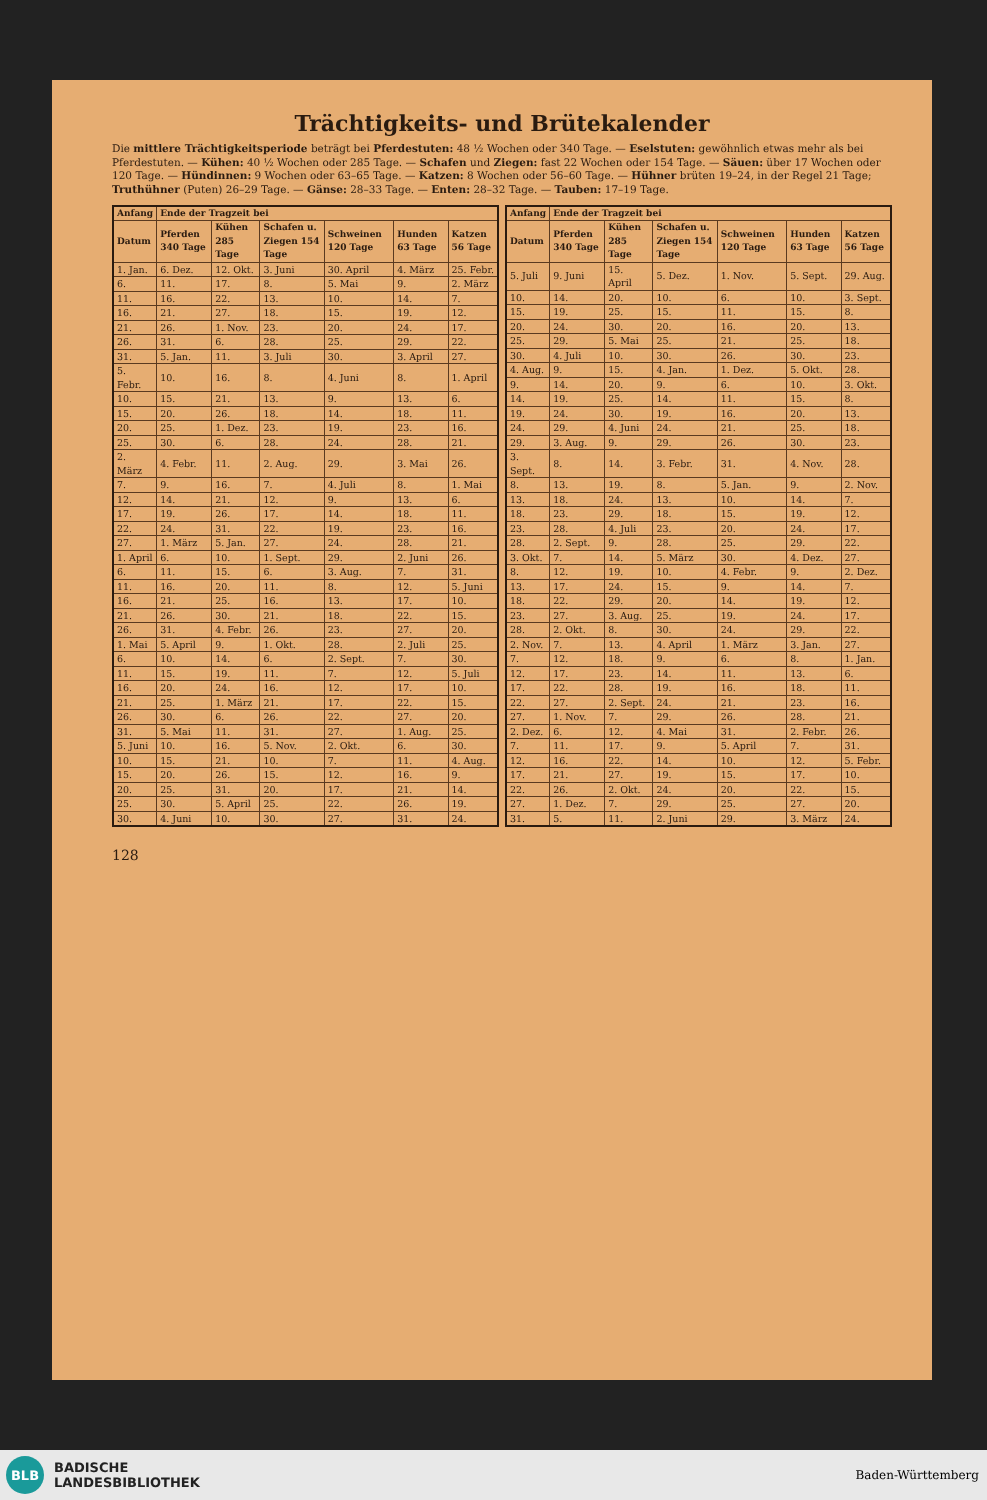Trächtigkeits- und Brütekalender
Die mittlere Trächtigkeitsperiode beträgt bei Pferdestuten: 48 ½ Wochen oder 340 Tage. — Eselstuten: gewöhnlich etwas mehr als bei Pferdestuten. — Kühen: 40 ½ Wochen oder 285 Tage. — Schafen und Ziegen: fast 22 Wochen oder 154 Tage. — Säuen: über 17 Wochen oder 120 Tage. — Hündinnen: 9 Wochen oder 63–65 Tage. — Katzen: 8 Wochen oder 56–60 Tage. — Hühner brüten 19–24, in der Regel 21 Tage; Truthühner (Puten) 26–29 Tage. — Gänse: 28–33 Tage. — Enten: 28–32 Tage. — Tauben: 17–19 Tage.
| Anfang | Ende der Tragzeit bei | | | | | |
| --- | --- | --- | --- | --- | --- | --- |
| Datum | Pferden 340 Tage | Kühen 285 Tage | Schafen u. Ziegen 154 Tage | Schweinen 120 Tage | Hunden 63 Tage | Katzen 56 Tage |
| 1. Jan. | 6. Dez. | 12. Okt. | 3. Juni | 30. April | 4. März | 25. Febr. |
| 6. | 11. | 17. | 8. | 5. Mai | 9. | 2. März |
| 11. | 16. | 22. | 13. | 10. | 14. | 7. |
| 16. | 21. | 27. | 18. | 15. | 19. | 12. |
| 21. | 26. | 1. Nov. | 23. | 20. | 24. | 17. |
| 26. | 31. | 6. | 28. | 25. | 29. | 22. |
| 31. | 5. Jan. | 11. | 3. Juli | 30. | 3. April | 27. |
| 5. Febr. | 10. | 16. | 8. | 4. Juni | 8. | 1. April |
| 10. | 15. | 21. | 13. | 9. | 13. | 6. |
| 15. | 20. | 26. | 18. | 14. | 18. | 11. |
| 20. | 25. | 1. Dez. | 23. | 19. | 23. | 16. |
| 25. | 30. | 6. | 28. | 24. | 28. | 21. |
| 2. März | 4. Febr. | 11. | 2. Aug. | 29. | 3. Mai | 26. |
| 7. | 9. | 16. | 7. | 4. Juli | 8. | 1. Mai |
| 12. | 14. | 21. | 12. | 9. | 13. | 6. |
| 17. | 19. | 26. | 17. | 14. | 18. | 11. |
| 22. | 24. | 31. | 22. | 19. | 23. | 16. |
| 27. | 1. März | 5. Jan. | 27. | 24. | 28. | 21. |
| 1. April | 6. | 10. | 1. Sept. | 29. | 2. Juni | 26. |
| 6. | 11. | 15. | 6. | 3. Aug. | 7. | 31. |
| 11. | 16. | 20. | 11. | 8. | 12. | 5. Juni |
| 16. | 21. | 25. | 16. | 13. | 17. | 10. |
| 21. | 26. | 30. | 21. | 18. | 22. | 15. |
| 26. | 31. | 4. Febr. | 26. | 23. | 27. | 20. |
| 1. Mai | 5. April | 9. | 1. Okt. | 28. | 2. Juli | 25. |
| 6. | 10. | 14. | 6. | 2. Sept. | 7. | 30. |
| 11. | 15. | 19. | 11. | 7. | 12. | 5. Juli |
| 16. | 20. | 24. | 16. | 12. | 17. | 10. |
| 21. | 25. | 1. März | 21. | 17. | 22. | 15. |
| 26. | 30. | 6. | 26. | 22. | 27. | 20. |
| 31. | 5. Mai | 11. | 31. | 27. | 1. Aug. | 25. |
| 5. Juni | 10. | 16. | 5. Nov. | 2. Okt. | 6. | 30. |
| 10. | 15. | 21. | 10. | 7. | 11. | 4. Aug. |
| 15. | 20. | 26. | 15. | 12. | 16. | 9. |
| 20. | 25. | 31. | 20. | 17. | 21. | 14. |
| 25. | 30. | 5. April | 25. | 22. | 26. | 19. |
| 30. | 4. Juni | 10. | 30. | 27. | 31. | 24. |
| Anfang | Ende der Tragzeit bei | | | | | |
| --- | --- | --- | --- | --- | --- | --- |
| Datum | Pferden 340 Tage | Kühen 285 Tage | Schafen u. Ziegen 154 Tage | Schweinen 120 Tage | Hunden 63 Tage | Katzen 56 Tage |
| 5. Juli | 9. Juni | 15. April | 5. Dez. | 1. Nov. | 5. Sept. | 29. Aug. |
| 10. | 14. | 20. | 10. | 6. | 10. | 3. Sept. |
| 15. | 19. | 25. | 15. | 11. | 15. | 8. |
| 20. | 24. | 30. | 20. | 16. | 20. | 13. |
| 25. | 29. | 5. Mai | 25. | 21. | 25. | 18. |
| 30. | 4. Juli | 10. | 30. | 26. | 30. | 23. |
| 4. Aug. | 9. | 15. | 4. Jan. | 1. Dez. | 5. Okt. | 28. |
| 9. | 14. | 20. | 9. | 6. | 10. | 3. Okt. |
| 14. | 19. | 25. | 14. | 11. | 15. | 8. |
| 19. | 24. | 30. | 19. | 16. | 20. | 13. |
| 24. | 29. | 4. Juni | 24. | 21. | 25. | 18. |
| 29. | 3. Aug. | 9. | 29. | 26. | 30. | 23. |
| 3. Sept. | 8. | 14. | 3. Febr. | 31. | 4. Nov. | 28. |
| 8. | 13. | 19. | 8. | 5. Jan. | 9. | 2. Nov. |
| 13. | 18. | 24. | 13. | 10. | 14. | 7. |
| 18. | 23. | 29. | 18. | 15. | 19. | 12. |
| 23. | 28. | 4. Juli | 23. | 20. | 24. | 17. |
| 28. | 2. Sept. | 9. | 28. | 25. | 29. | 22. |
| 3. Okt. | 7. | 14. | 5. März | 30. | 4. Dez. | 27. |
| 8. | 12. | 19. | 10. | 4. Febr. | 9. | 2. Dez. |
| 13. | 17. | 24. | 15. | 9. | 14. | 7. |
| 18. | 22. | 29. | 20. | 14. | 19. | 12. |
| 23. | 27. | 3. Aug. | 25. | 19. | 24. | 17. |
| 28. | 2. Okt. | 8. | 30. | 24. | 29. | 22. |
| 2. Nov. | 7. | 13. | 4. April | 1. März | 3. Jan. | 27. |
| 7. | 12. | 18. | 9. | 6. | 8. | 1. Jan. |
| 12. | 17. | 23. | 14. | 11. | 13. | 6. |
| 17. | 22. | 28. | 19. | 16. | 18. | 11. |
| 22. | 27. | 2. Sept. | 24. | 21. | 23. | 16. |
| 27. | 1. Nov. | 7. | 29. | 26. | 28. | 21. |
| 2. Dez. | 6. | 12. | 4. Mai | 31. | 2. Febr. | 26. |
| 7. | 11. | 17. | 9. | 5. April | 7. | 31. |
| 12. | 16. | 22. | 14. | 10. | 12. | 5. Febr. |
| 17. | 21. | 27. | 19. | 15. | 17. | 10. |
| 22. | 26. | 2. Okt. | 24. | 20. | 22. | 15. |
| 27. | 1. Dez. | 7. | 29. | 25. | 27. | 20. |
| 31. | 5. | 11. | 2. Juni | 29. | 3. März | 24. |
128
BLB
BADISCHE
LANDESBIBLIOTHEK
Baden-Württemberg